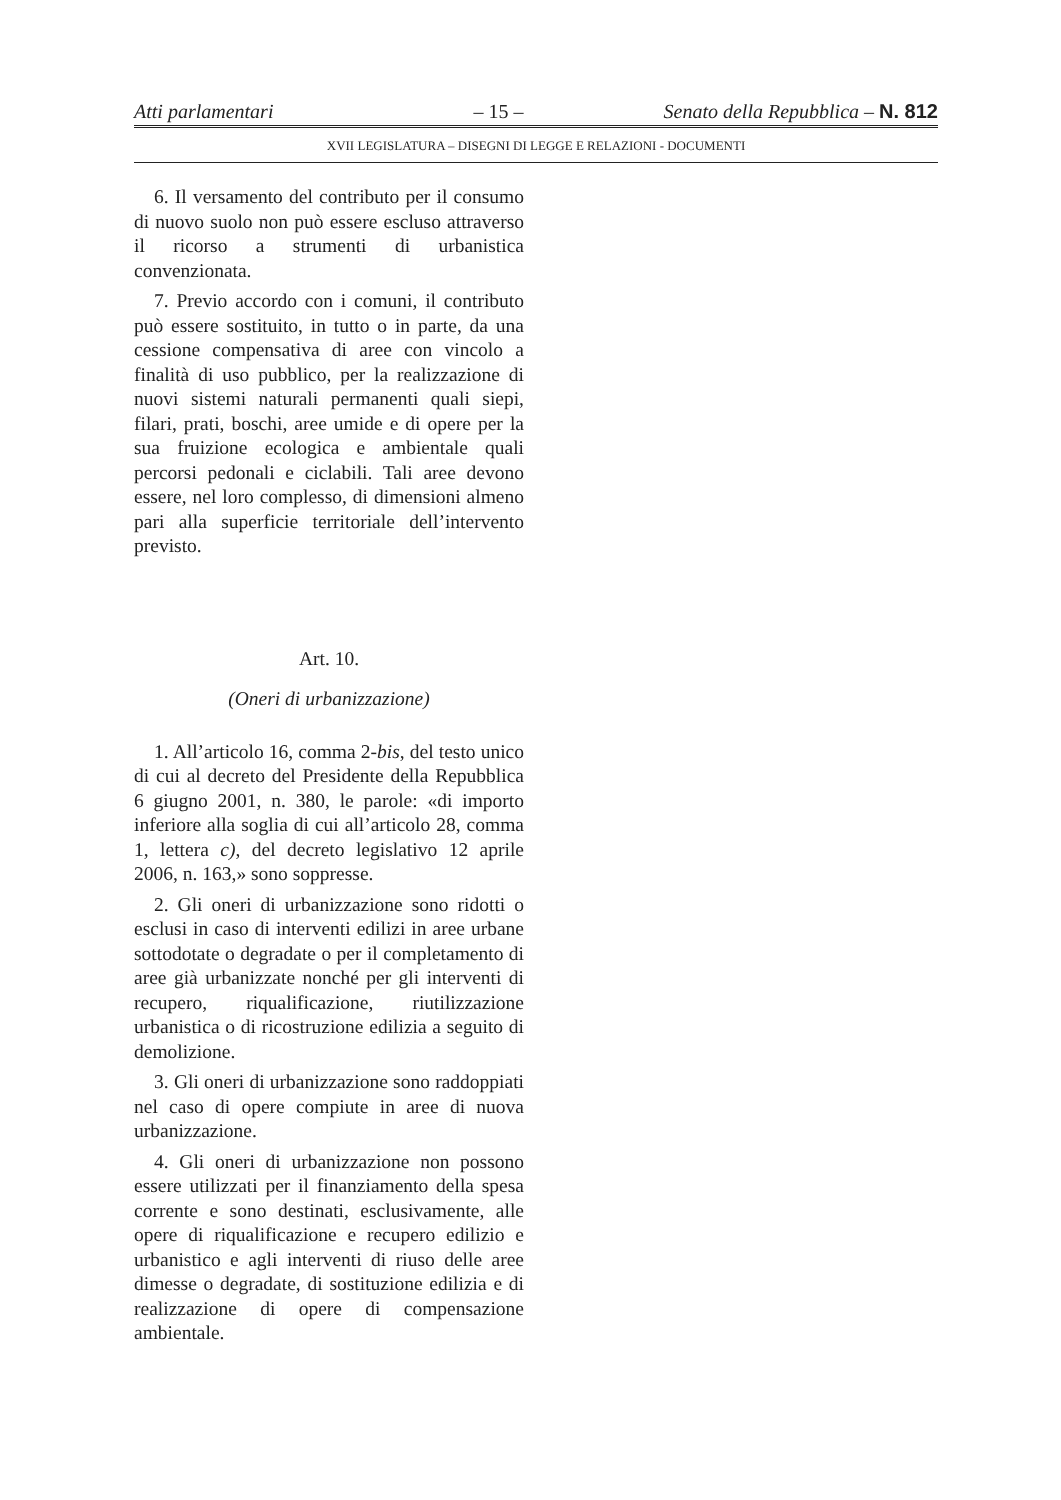Atti parlamentari – 15 – Senato della Repubblica – N. 812
XVII LEGISLATURA – DISEGNI DI LEGGE E RELAZIONI - DOCUMENTI
6. Il versamento del contributo per il consumo di nuovo suolo non può essere escluso attraverso il ricorso a strumenti di urbanistica convenzionata.
7. Previo accordo con i comuni, il contributo può essere sostituito, in tutto o in parte, da una cessione compensativa di aree con vincolo a finalità di uso pubblico, per la realizzazione di nuovi sistemi naturali permanenti quali siepi, filari, prati, boschi, aree umide e di opere per la sua fruizione ecologica e ambientale quali percorsi pedonali e ciclabili. Tali aree devono essere, nel loro complesso, di dimensioni almeno pari alla superficie territoriale dell’intervento previsto.
Art. 10.
(Oneri di urbanizzazione)
1. All’articolo 16, comma 2-bis, del testo unico di cui al decreto del Presidente della Repubblica 6 giugno 2001, n. 380, le parole: «di importo inferiore alla soglia di cui all’articolo 28, comma 1, lettera c), del decreto legislativo 12 aprile 2006, n. 163,» sono soppresse.
2. Gli oneri di urbanizzazione sono ridotti o esclusi in caso di interventi edilizi in aree urbane sottodotate o degradate o per il completamento di aree già urbanizzate nonché per gli interventi di recupero, riqualificazione, riutilizzazione urbanistica o di ricostruzione edilizia a seguito di demolizione.
3. Gli oneri di urbanizzazione sono raddoppiati nel caso di opere compiute in aree di nuova urbanizzazione.
4. Gli oneri di urbanizzazione non possono essere utilizzati per il finanziamento della spesa corrente e sono destinati, esclusivamente, alle opere di riqualificazione e recupero edilizio e urbanistico e agli interventi di riuso delle aree dimesse o degradate, di sostituzione edilizia e di realizzazione di opere di compensazione ambientale.